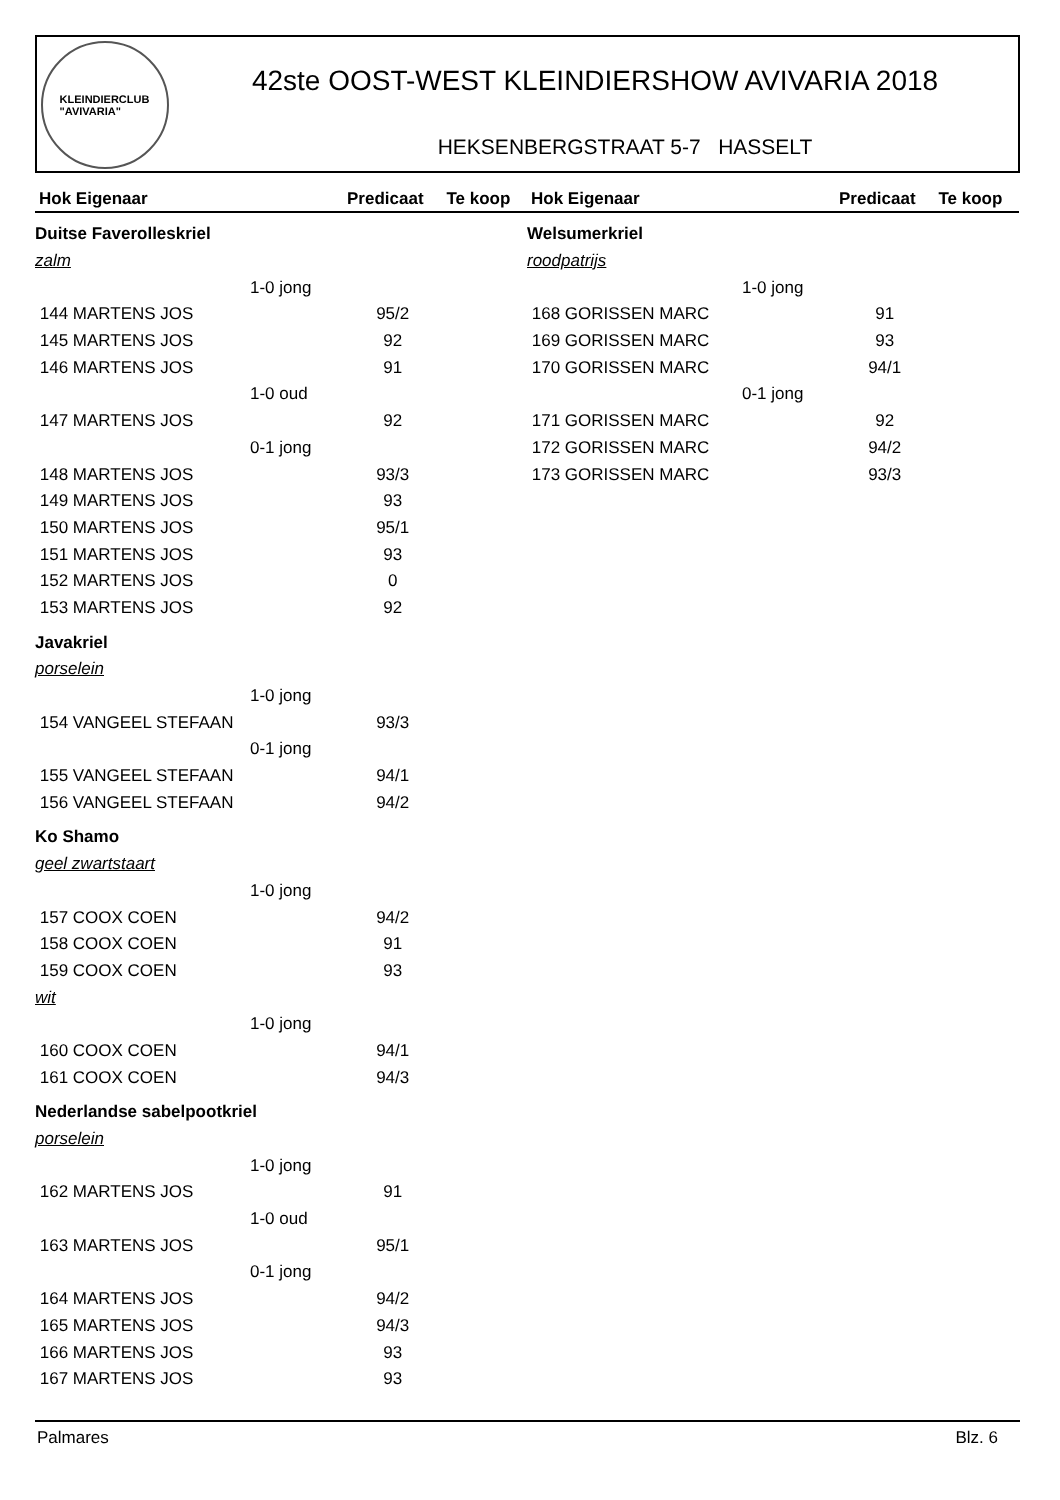KLEINDIERCLUB
"AVIVARIA"
42ste OOST-WEST KLEINDIERSHOW AVIVARIA 2018
HEKSENBERGSTRAAT 5-7 HASSELT
| Hok Eigenaar | Predicaat | Te koop |
| --- | --- | --- |
| Duitse Faverolleskriel | | |
| zalm | | |
| 1-0 jong | | |
| 144 MARTENS JOS | 95/2 | |
| 145 MARTENS JOS | 92 | |
| 146 MARTENS JOS | 91 | |
| 1-0 oud | | |
| 147 MARTENS JOS | 92 | |
| 0-1 jong | | |
| 148 MARTENS JOS | 93/3 | |
| 149 MARTENS JOS | 93 | |
| 150 MARTENS JOS | 95/1 | |
| 151 MARTENS JOS | 93 | |
| 152 MARTENS JOS | 0 | |
| 153 MARTENS JOS | 92 | |
| Javakriel | | |
| porselein | | |
| 1-0 jong | | |
| 154 VANGEEL STEFAAN | 93/3 | |
| 0-1 jong | | |
| 155 VANGEEL STEFAAN | 94/1 | |
| 156 VANGEEL STEFAAN | 94/2 | |
| Ko Shamo | | |
| geel zwartstaart | | |
| 1-0 jong | | |
| 157 COOX COEN | 94/2 | |
| 158 COOX COEN | 91 | |
| 159 COOX COEN | 93 | |
| wit | | |
| 1-0 jong | | |
| 160 COOX COEN | 94/1 | |
| 161 COOX COEN | 94/3 | |
| Nederlandse sabelpootkriel | | |
| porselein | | |
| 1-0 jong | | |
| 162 MARTENS JOS | 91 | |
| 1-0 oud | | |
| 163 MARTENS JOS | 95/1 | |
| 0-1 jong | | |
| 164 MARTENS JOS | 94/2 | |
| 165 MARTENS JOS | 94/3 | |
| 166 MARTENS JOS | 93 | |
| 167 MARTENS JOS | 93 | |
| Hok Eigenaar | Predicaat | Te koop |
| --- | --- | --- |
| Welsumerkriel | | |
| roodpatrijs | | |
| 1-0 jong | | |
| 168 GORISSEN MARC | 91 | |
| 169 GORISSEN MARC | 93 | |
| 170 GORISSEN MARC | 94/1 | |
| 0-1 jong | | |
| 171 GORISSEN MARC | 92 | |
| 172 GORISSEN MARC | 94/2 | |
| 173 GORISSEN MARC | 93/3 | |
Palmares Blz. 6